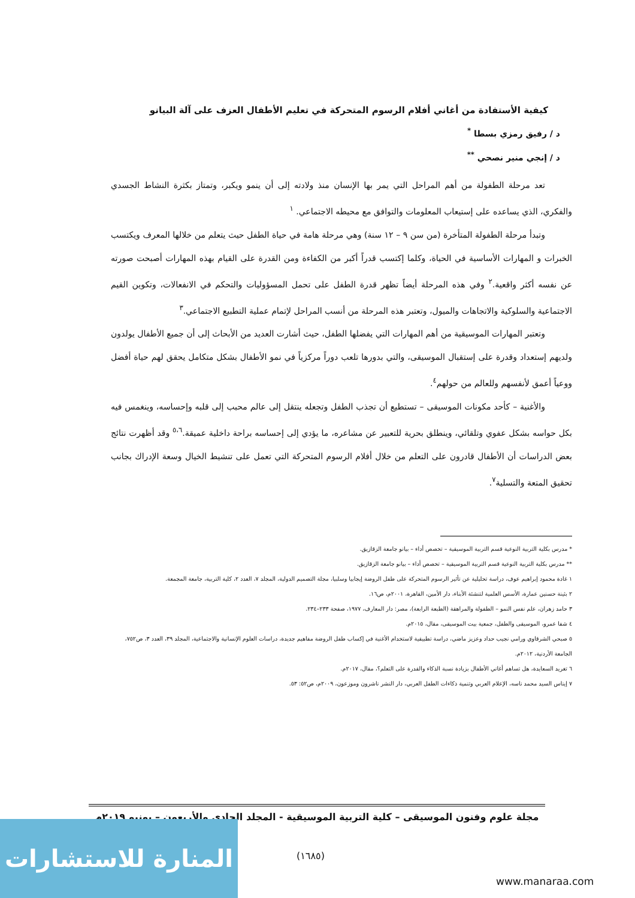كيفية الأستفادة من أغاني أفلام الرسوم المتحركة في تعليم الأطفال العزف على آلة البيانو
د / رفيق رمزي بسطا <sup>*</sup>
د / إنجي منير نصحي <sup>**</sup>
تعد مرحلة الطفولة من أهم المراحل التي يمر بها الإنسان منذ ولادته إلى أن ينمو ويكبر، وتمتاز بكثرة النشاط الجسدي والفكري، الذي يساعده على إستيعاب المعلومات والتوافق مع محيطه الاجتماعي. <sup>١</sup>
وتبدأ مرحلة الطفولة المتأخرة (من سن ٩ – ١٢ سنة) وهي مرحلة هامة في حياة الطفل حيث يتعلم من خلالها المعرف ويكتسب الخبرات و المهارات الأساسية في الحياة، وكلما إكتسب قدراً أكبر من الكفاءة ومن القدرة على القيام بهذه المهارات أصبحت صورته عن نفسه أكثر واقعية.<sup>٢</sup> وفي هذه المرحلة أيضاً تظهر قدرة الطفل على تحمل المسؤوليات والتحكم في الانفعالات، وتكوين القيم الاجتماعية والسلوكية والاتجاهات والميول، وتعتبر هذه المرحلة من أنسب المراحل لإتمام عملية التطبيع الاجتماعي.<sup>٣</sup>
وتعتبر المهارات الموسيقية من أهم المهارات التي يفضلها الطفل، حيث أشارت العديد من الأبحاث إلى أن جميع الأطفال يولدون ولديهم إستعداد وقدرة على إستقبال الموسيقى، والتي بدورها تلعب دوراً مركزياً في نمو الأطفال بشكل متكامل يحقق لهم حياة أفضل ووعياً أعمق لأنفسهم وللعالم من حولهم<sup>٤</sup>.
والأغنية – كأحد مكونات الموسيقى – تستطيع أن تجذب الطفل وتجعله ينتقل إلى عالم محبب إلى قلبه وإحساسه، وينغمس فيه بكل حواسه بشكل عفوي وتلقائي، وينطلق بحرية للتعبير عن مشاعره، ما يؤدي إلى إحساسه براحة داخلية عميقة.<sup>٥،٦</sup> وقد أظهرت نتائج بعض الدراسات أن الأطفال قادرون على التعلم من خلال أفلام الرسوم المتحركة التي تعمل على تنشيط الخيال وسعة الإدراك بجانب تحقيق المتعة والتسلية<sup>٧</sup>.
* مدرس بكلية التربية النوعية قسم التربية الموسيقية – تخصص أداء – بيانو جامعة الزقازيق.
** مدرس بكلية التربية النوعية قسم التربية الموسيقية – تخصص أداء – بيانو جامعة الزقازيق.
١ غادة محمود إبراهيم عوف، دراسة تحليلية عن تأثير الرسوم المتحركة على طفل الروضة إيجابيا وسلبيا، مجلة التصميم الدولية، المجلد ٧، العدد ٢، كلية التربية، جامعة المجمعة.
٢ بثينة حسنين عمارة، الأسس العلمية لتنشئة الأبناء، دار الأمين، القاهرة، ٢٠٠١م، ص١٦.
٣ حامد زهران، علم نفس النمو – الطفولة والمراهقة (الطبعة الرابعة)، مصر: دار المعارف، ١٩٧٧، صفحة ٢٣٣–٢٣٤.
٤ شفا عمرو، الموسيقى والطفل، جمعية بيت الموسيقى، مقال، ٢٠١٥م.
٥ صبحي الشرقاوي ورامي نجيب حداد وعزيز ماضي، دراسة تطبيقية لاستخدام الأغنية في إكساب طفل الروضة مفاهيم جديدة، دراسات العلوم الإنسانية والاجتماعية، المجلد ٣٩، العدد ٣، ص٧٥٢، الجامعة الأردنية، ٢٠١٢م.
٦ تغريد السعايدة، هل تساهم أغاني الأطفال بزيادة نسبة الذكاء والقدرة على التعلم؟، مقال، ٢٠١٧م.
٧ إيناس السيد محمد ناسه، الإعلام العربي وتنمية ذكاءات الطفل العربي، دار النشر ناشرون وموزعون، ٢٠٠٩م، ص٥٢: ٥٣.
مجلة علوم وفنون الموسيقى – كلية التربية الموسيقية - المجلد الحادي والأربعون – يونيو ٢٠١٩م
(١٦٨٥)
المنارة للاستشارات
www.manaraa.com